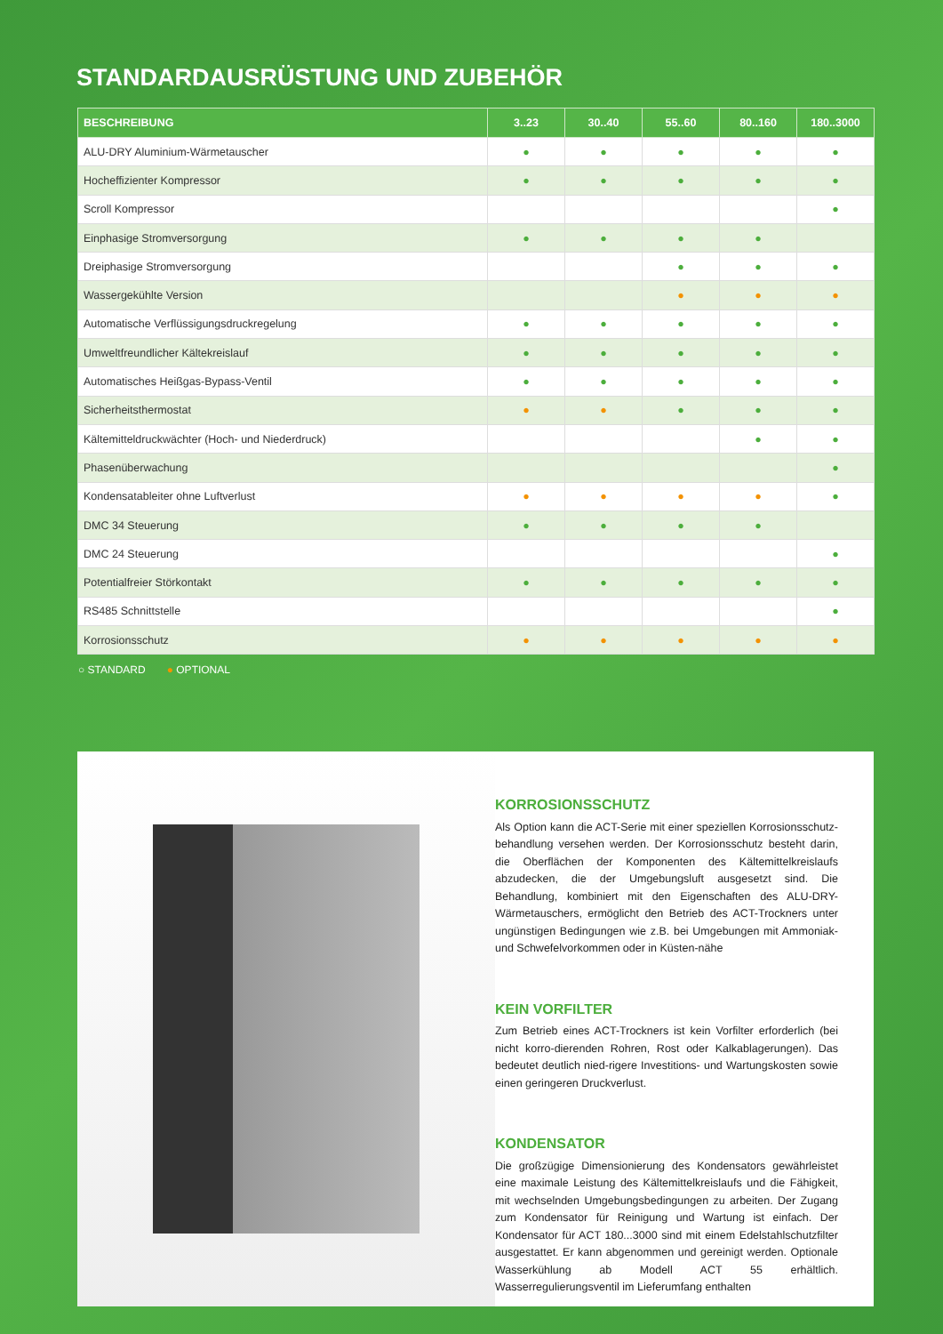STANDARDAUSRÜSTUNG UND ZUBEHÖR
| BESCHREIBUNG | 3..23 | 30..40 | 55..60 | 80..160 | 180..3000 |
| --- | --- | --- | --- | --- | --- |
| ALU-DRY Aluminium-Wärmetauscher | ● | ● | ● | ● | ● |
| Hocheffizienter Kompressor | ● | ● | ● | ● | ● |
| Scroll Kompressor | | | | | ● |
| Einphasige Stromversorgung | ● | ● | ● | ● | |
| Dreiphasige Stromversorgung | | | ● | ● | ● |
| Wassergekühlte Version | | | ● | ● | ● |
| Automatische Verflüssigungsdruckregelung | ● | ● | ● | ● | ● |
| Umweltfreundlicher Kältekreislauf | ● | ● | ● | ● | ● |
| Automatisches Heißgas-Bypass-Ventil | ● | ● | ● | ● | ● |
| Sicherheitsthermostat | ● | ● | ● | ● | ● |
| Kältemitteldruckwächter (Hoch- und Niederdruck) | | | | ● | ● |
| Phasenüberwachung | | | | | ● |
| Kondensatableiter ohne Luftverlust | ● | ● | ● | ● | ● |
| DMC 34 Steuerung | ● | ● | ● | ● | |
| DMC 24 Steuerung | | | | | ● |
| Potentialfreier Störkontakt | ● | ● | ● | ● | ● |
| RS485 Schnittstelle | | | | | ● |
| Korrosionsschutz | ● | ● | ● | ● | ● |
○ STANDARD ● OPTIONAL
KORROSIONSSCHUTZ
Als Option kann die ACT-Serie mit einer speziellen Korrosionsschutz-behandlung versehen werden. Der Korrosionsschutz besteht darin, die Oberflächen der Komponenten des Kältemittelkreislaufs abzudecken, die der Umgebungsluft ausgesetzt sind. Die Behandlung, kombiniert mit den Eigenschaften des ALU-DRY-Wärmetauschers, ermöglicht den Betrieb des ACT-Trockners unter ungünstigen Bedingungen wie z.B. bei Umgebungen mit Ammoniak- und Schwefelvorkommen oder in Küsten-nähe
KEIN VORFILTER
Zum Betrieb eines ACT-Trockners ist kein Vorfilter erforderlich (bei nicht korro-dierenden Rohren, Rost oder Kalkablagerungen). Das bedeutet deutlich nied-rigere Investitions- und Wartungskosten sowie einen geringeren Druckverlust.
KONDENSATOR
Die großzügige Dimensionierung des Kondensators gewährleistet eine maximale Leistung des Kältemittelkreislaufs und die Fähigkeit, mit wechselnden Umgebungsbedingungen zu arbeiten. Der Zugang zum Kondensator für Reinigung und Wartung ist einfach. Der Kondensator für ACT 180...3000 sind mit einem Edelstahlschutzfilter ausgestattet. Er kann abgenommen und gereinigt werden. Optionale Wasserkühlung ab Modell ACT 55 erhältlich. Wasserregulierungsventil im Lieferumfang enthalten